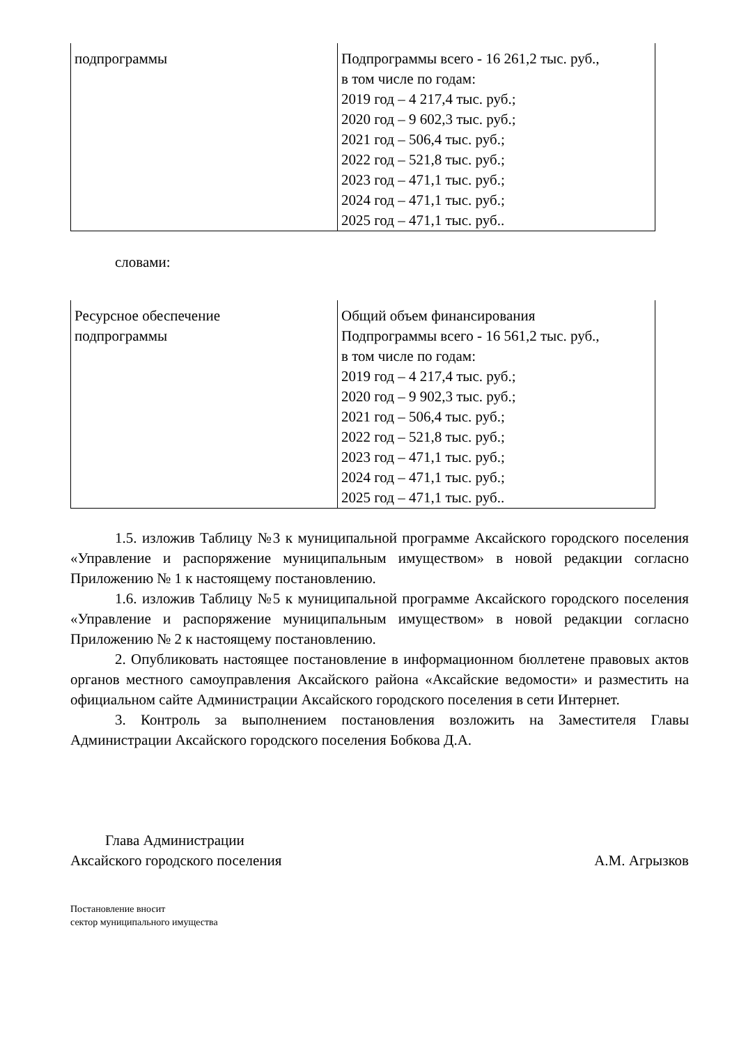| подпрограммы | Подпрограммы всего - 16 261,2 тыс. руб., в том числе по годам: 2019 год – 4 217,4 тыс. руб.; 2020 год – 9 602,3 тыс. руб.; 2021 год – 506,4 тыс. руб.; 2022 год – 521,8 тыс. руб.; 2023 год – 471,1 тыс. руб.; 2024 год – 471,1 тыс. руб.; 2025 год – 471,1 тыс. руб.. |
словами:
| Ресурсное обеспечение подпрограммы | Общий объем финансирования Подпрограммы всего - 16 561,2 тыс. руб., в том числе по годам: 2019 год – 4 217,4 тыс. руб.; 2020 год – 9 902,3 тыс. руб.; 2021 год – 506,4 тыс. руб.; 2022 год – 521,8 тыс. руб.; 2023 год – 471,1 тыс. руб.; 2024 год – 471,1 тыс. руб.; 2025 год – 471,1 тыс. руб.. |
1.5. изложив Таблицу №3 к муниципальной программе Аксайского городского поселения «Управление и распоряжение муниципальным имуществом» в новой редакции согласно Приложению № 1 к настоящему постановлению.
1.6. изложив Таблицу №5 к муниципальной программе Аксайского городского поселения «Управление и распоряжение муниципальным имуществом» в новой редакции согласно Приложению № 2 к настоящему постановлению.
2. Опубликовать настоящее постановление в информационном бюллетене правовых актов органов местного самоуправления Аксайского района «Аксайские ведомости» и разместить на официальном сайте Администрации Аксайского городского поселения в сети Интернет.
3. Контроль за выполнением постановления возложить на Заместителя Главы Администрации Аксайского городского поселения Бобкова Д.А.
Глава Администрации
Аксайского городского поселения А.М. Агрызков
Постановление вносит
сектор муниципального имущества